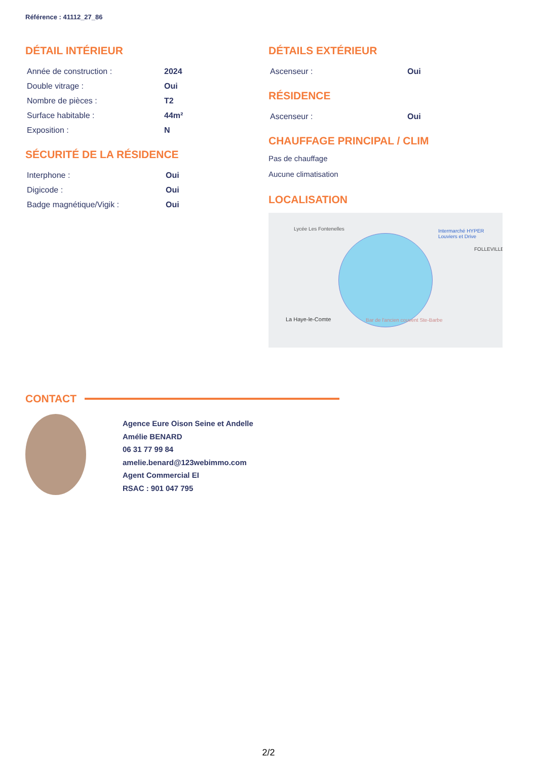Référence : 41112_27_86
DÉTAIL INTÉRIEUR
| Année de construction : | 2024 |
| Double vitrage : | Oui |
| Nombre de pièces : | T2 |
| Surface habitable : | 44m² |
| Exposition : | N |
SÉCURITÉ DE LA RÉSIDENCE
| Interphone : | Oui |
| Digicode : | Oui |
| Badge magnétique/Vigik : | Oui |
DÉTAILS EXTÉRIEUR
| Ascenseur : | Oui |
RÉSIDENCE
| Ascenseur : | Oui |
CHAUFFAGE PRINCIPAL / CLIM
Pas de chauffage
Aucune climatisation
LOCALISATION
Lycée Les Fontenelles
Intermarché HYPER Louviers et Drive
FOLLEVILLE
La Haye-le-Comte
Bar de l'ancien couvent Ste-Barbe
CONTACT
Agence Eure Oison Seine et Andelle
Amélie BENARD
06 31 77 99 84
amelie.benard@123webimmo.com
Agent Commercial EI
RSAC : 901 047 795
2/2